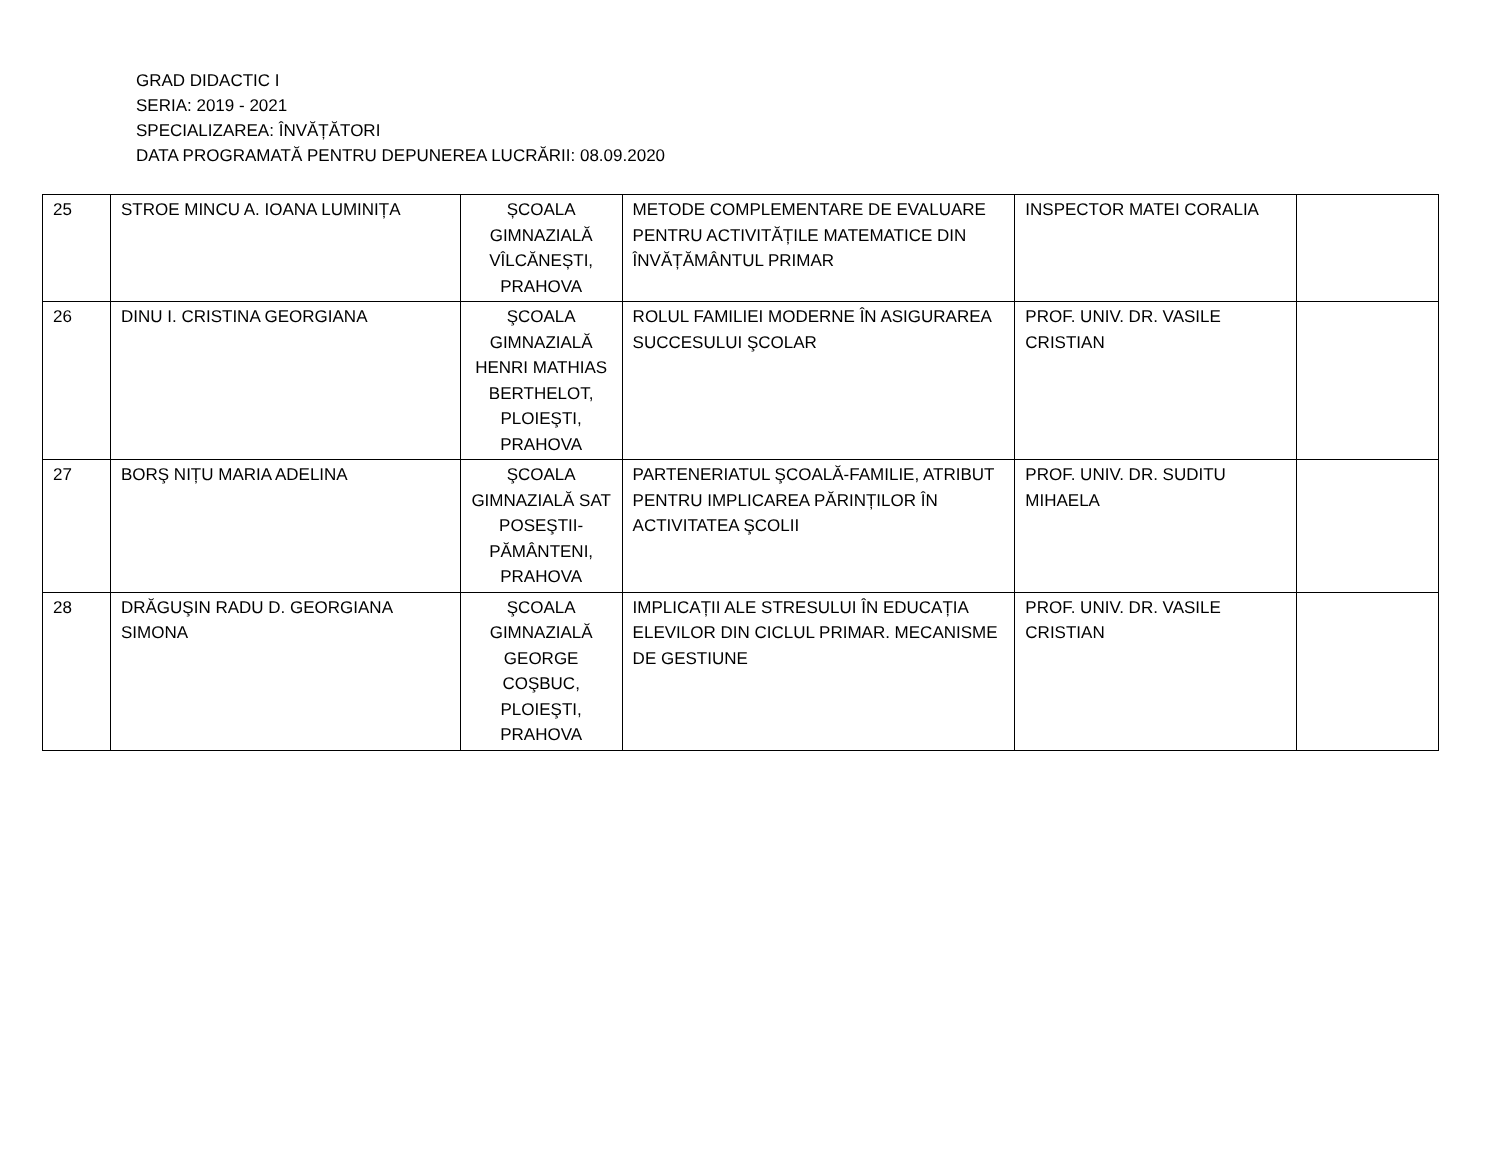GRAD DIDACTIC I
SERIA: 2019 - 2021
SPECIALIZAREA: ÎNVĂȚĂTORI
DATA PROGRAMATĂ PENTRU DEPUNEREA LUCRĂRII: 08.09.2020
| 25 | STROE MINCU A. IOANA LUMINIȚA | ȘCOALA GIMNAZIALĂ VÎLCĂNEȘTI, PRAHOVA | METODE COMPLEMENTARE DE EVALUARE PENTRU ACTIVITĂȚILE MATEMATICE DIN ÎNVĂȚĂMÂNTUL PRIMAR | INSPECTOR MATEI CORALIA | |
| 26 | DINU I. CRISTINA GEORGIANA | ŞCOALA GIMNAZIALĂ HENRI MATHIAS BERTHELOT, PLOIEŞTI, PRAHOVA | ROLUL FAMILIEI MODERNE ÎN ASIGURAREA SUCCESULUI ŞCOLAR | PROF. UNIV. DR. VASILE CRISTIAN | |
| 27 | BORŞ NIȚU MARIA ADELINA | ŞCOALA GIMNAZIALĂ SAT POSEŞTII-PĂMÂNTENI, PRAHOVA | PARTENERIATUL ŞCOALĂ-FAMILIE, ATRIBUT PENTRU IMPLICAREA PĂRINȚILOR ÎN ACTIVITATEA ŞCOLII | PROF. UNIV. DR. SUDITU MIHAELA | |
| 28 | DRĂGUŞIN RADU D. GEORGIANA SIMONA | ŞCOALA GIMNAZIALĂ GEORGE COŞBUC, PLOIEŞTI, PRAHOVA | IMPLICAȚII ALE STRESULUI ÎN EDUCAȚIA ELEVILOR DIN CICLUL PRIMAR. MECANISME DE GESTIUNE | PROF. UNIV. DR. VASILE CRISTIAN | |